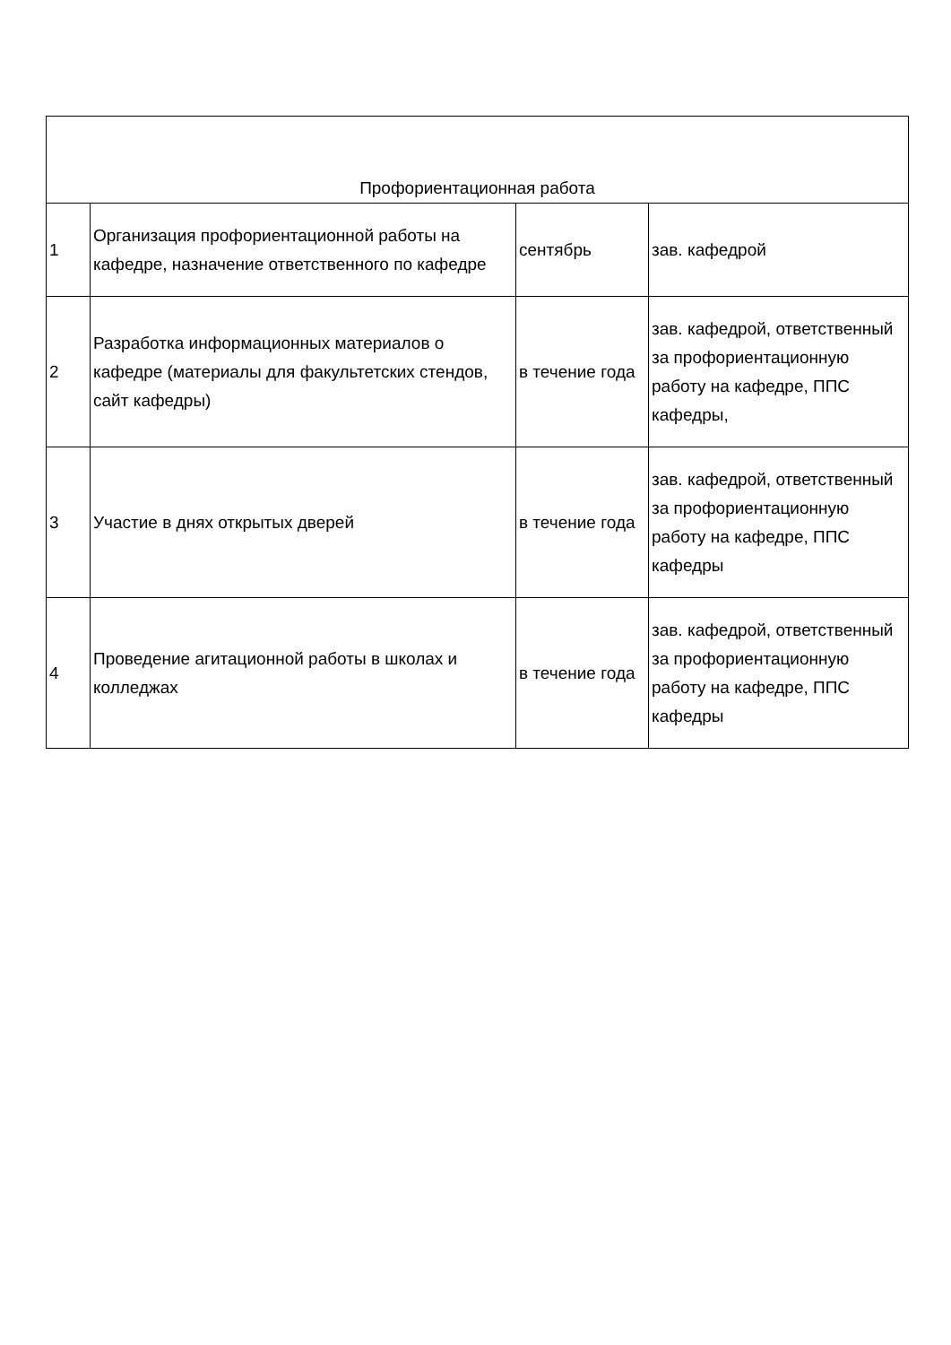| Профориентационная работа | | | |
| --- | --- | --- | --- |
| 1 | Организация профориентационной работы на кафедре, назначение ответственного по кафедре | сентябрь | зав. кафедрой |
| 2 | Разработка информационных материалов о кафедре (материалы для факультетских стендов, сайт кафедры) | в течение года | зав. кафедрой, ответственный за профориентационную работу на кафедре, ППС кафедры, |
| 3 | Участие в днях открытых дверей | в течение года | зав. кафедрой, ответственный за профориентационную работу на кафедре, ППС кафедры |
| 4 | Проведение агитационной работы в школах и колледжах | в течение года | зав. кафедрой, ответственный за профориентационную работу на кафедре, ППС кафедры |